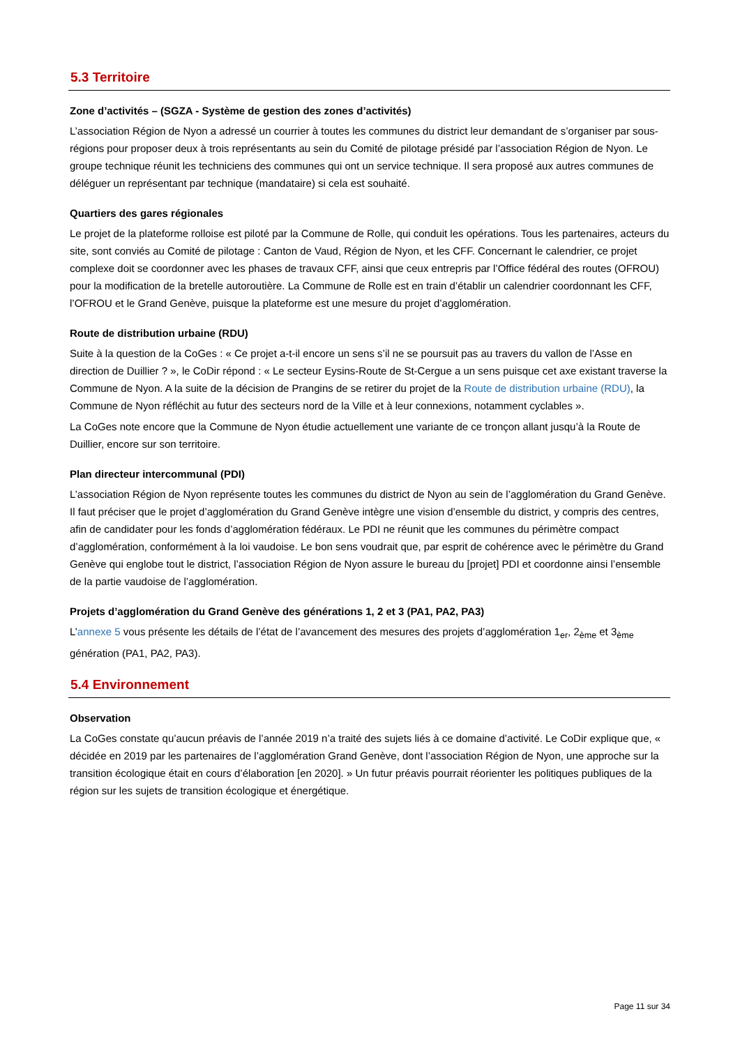5.3 Territoire
Zone d’activités – (SGZA - Système de gestion des zones d’activités)
L’association Région de Nyon a adressé un courrier à toutes les communes du district leur demandant de s’organiser par sous-régions pour proposer deux à trois représentants au sein du Comité de pilotage présidé par l’association Région de Nyon. Le groupe technique réunit les techniciens des communes qui ont un service technique. Il sera proposé aux autres communes de déléguer un représentant par technique (mandataire) si cela est souhaité.
Quartiers des gares régionales
Le projet de la plateforme rolloise est piloté par la Commune de Rolle, qui conduit les opérations. Tous les partenaires, acteurs du site, sont conviés au Comité de pilotage : Canton de Vaud, Région de Nyon, et les CFF. Concernant le calendrier, ce projet complexe doit se coordonner avec les phases de travaux CFF, ainsi que ceux entrepris par l’Office fédéral des routes (OFROU) pour la modification de la bretelle autoroutière. La Commune de Rolle est en train d’établir un calendrier coordonnant les CFF, l’OFROU et le Grand Genève, puisque la plateforme est une mesure du projet d’agglomération.
Route de distribution urbaine (RDU)
Suite à la question de la CoGes : « Ce projet a-t-il encore un sens s’il ne se poursuit pas au travers du vallon de l’Asse en direction de Duillier ? », le CoDir répond : « Le secteur Eysins-Route de St-Cergue a un sens puisque cet axe existant traverse la Commune de Nyon. A la suite de la décision de Prangins de se retirer du projet de la Route de distribution urbaine (RDU), la Commune de Nyon réfléchit au futur des secteurs nord de la Ville et à leur connexions, notamment cyclables ».
La CoGes note encore que la Commune de Nyon étudie actuellement une variante de ce tronçon allant jusqu’à la Route de Duillier, encore sur son territoire.
Plan directeur intercommunal (PDI)
L’association Région de Nyon représente toutes les communes du district de Nyon au sein de l’agglomération du Grand Genève. Il faut préciser que le projet d’agglomération du Grand Genève intègre une vision d’ensemble du district, y compris des centres, afin de candidater pour les fonds d’agglomération fédéraux. Le PDI ne réunit que les communes du périmètre compact d’agglomération, conformément à la loi vaudoise. Le bon sens voudrait que, par esprit de cohérence avec le périmètre du Grand Genève qui englobe tout le district, l’association Région de Nyon assure le bureau du [projet] PDI et coordonne ainsi l’ensemble de la partie vaudoise de l’agglomération.
Projets d’agglomération du Grand Genève des générations 1, 2 et 3 (PA1, PA2, PA3)
L’annexe 5 vous présente les détails de l’état de l’avancement des mesures des projets d’agglomération 1<sub>er</sub>, 2<sub>ème</sub> et 3<sub>ème</sub> génération (PA1, PA2, PA3).
5.4 Environnement
Observation
La CoGes constate qu’aucun préavis de l’année 2019 n’a traité des sujets liés à ce domaine d’activité. Le CoDir explique que, « décidée en 2019 par les partenaires de l’agglomération Grand Genève, dont l’association Région de Nyon, une approche sur la transition écologique était en cours d’élaboration [en 2020]. » Un futur préavis pourrait réorienter les politiques publiques de la région sur les sujets de transition écologique et énergétique.
Page 11 sur 34